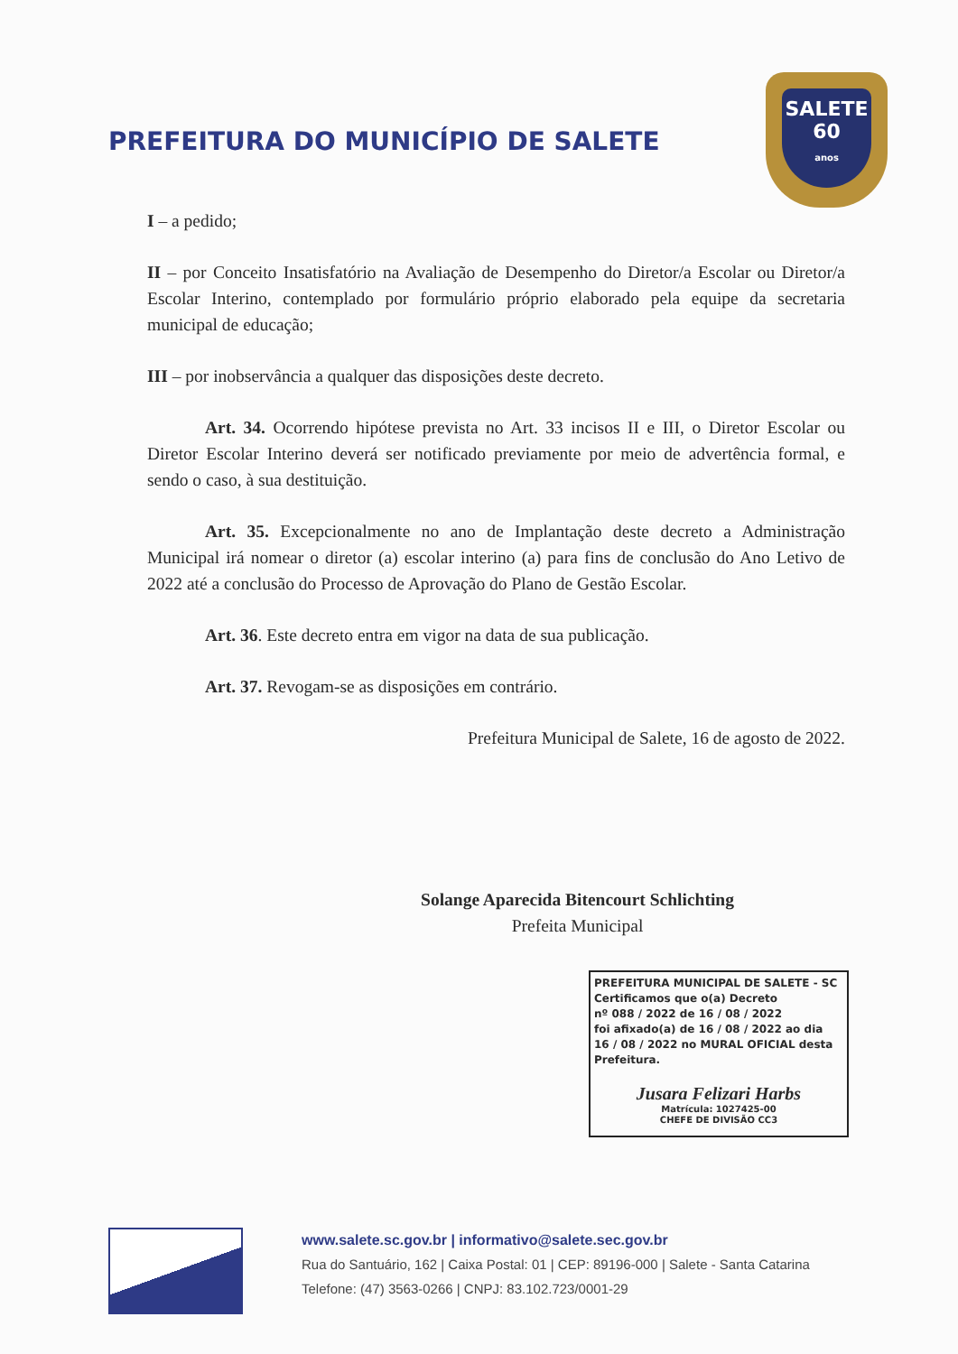PREFEITURA DO MUNICÍPIO DE SALETE
SALETE
60
anos
I – a pedido;
II – por Conceito Insatisfatório na Avaliação de Desempenho do Diretor/a Escolar ou Diretor/a Escolar Interino, contemplado por formulário próprio elaborado pela equipe da secretaria municipal de educação;
III – por inobservância a qualquer das disposições deste decreto.
Art. 34. Ocorrendo hipótese prevista no Art. 33 incisos II e III, o Diretor Escolar ou Diretor Escolar Interino deverá ser notificado previamente por meio de advertência formal, e sendo o caso, à sua destituição.
Art. 35. Excepcionalmente no ano de Implantação deste decreto a Administração Municipal irá nomear o diretor (a) escolar interino (a) para fins de conclusão do Ano Letivo de 2022 até a conclusão do Processo de Aprovação do Plano de Gestão Escolar.
Art. 36. Este decreto entra em vigor na data de sua publicação.
Art. 37. Revogam-se as disposições em contrário.
Prefeitura Municipal de Salete, 16 de agosto de 2022.
Solange Aparecida Bitencourt Schlichting
Prefeita Municipal
PREFEITURA MUNICIPAL DE SALETE - SC
Certificamos que o(a) Decreto
nº 088 / 2022 de 16 / 08 / 2022
foi afixado(a) de 16 / 08 / 2022 ao dia
16 / 08 / 2022 no MURAL OFICIAL desta
Prefeitura.
Jusara Felizari Harbs
Matrícula: 1027425-00
CHEFE DE DIVISÃO CC3
www.salete.sc.gov.br | informativo@salete.sec.gov.br
Rua do Santuário, 162 | Caixa Postal: 01 | CEP: 89196-000 | Salete - Santa Catarina
Telefone: (47) 3563-0266 | CNPJ: 83.102.723/0001-29